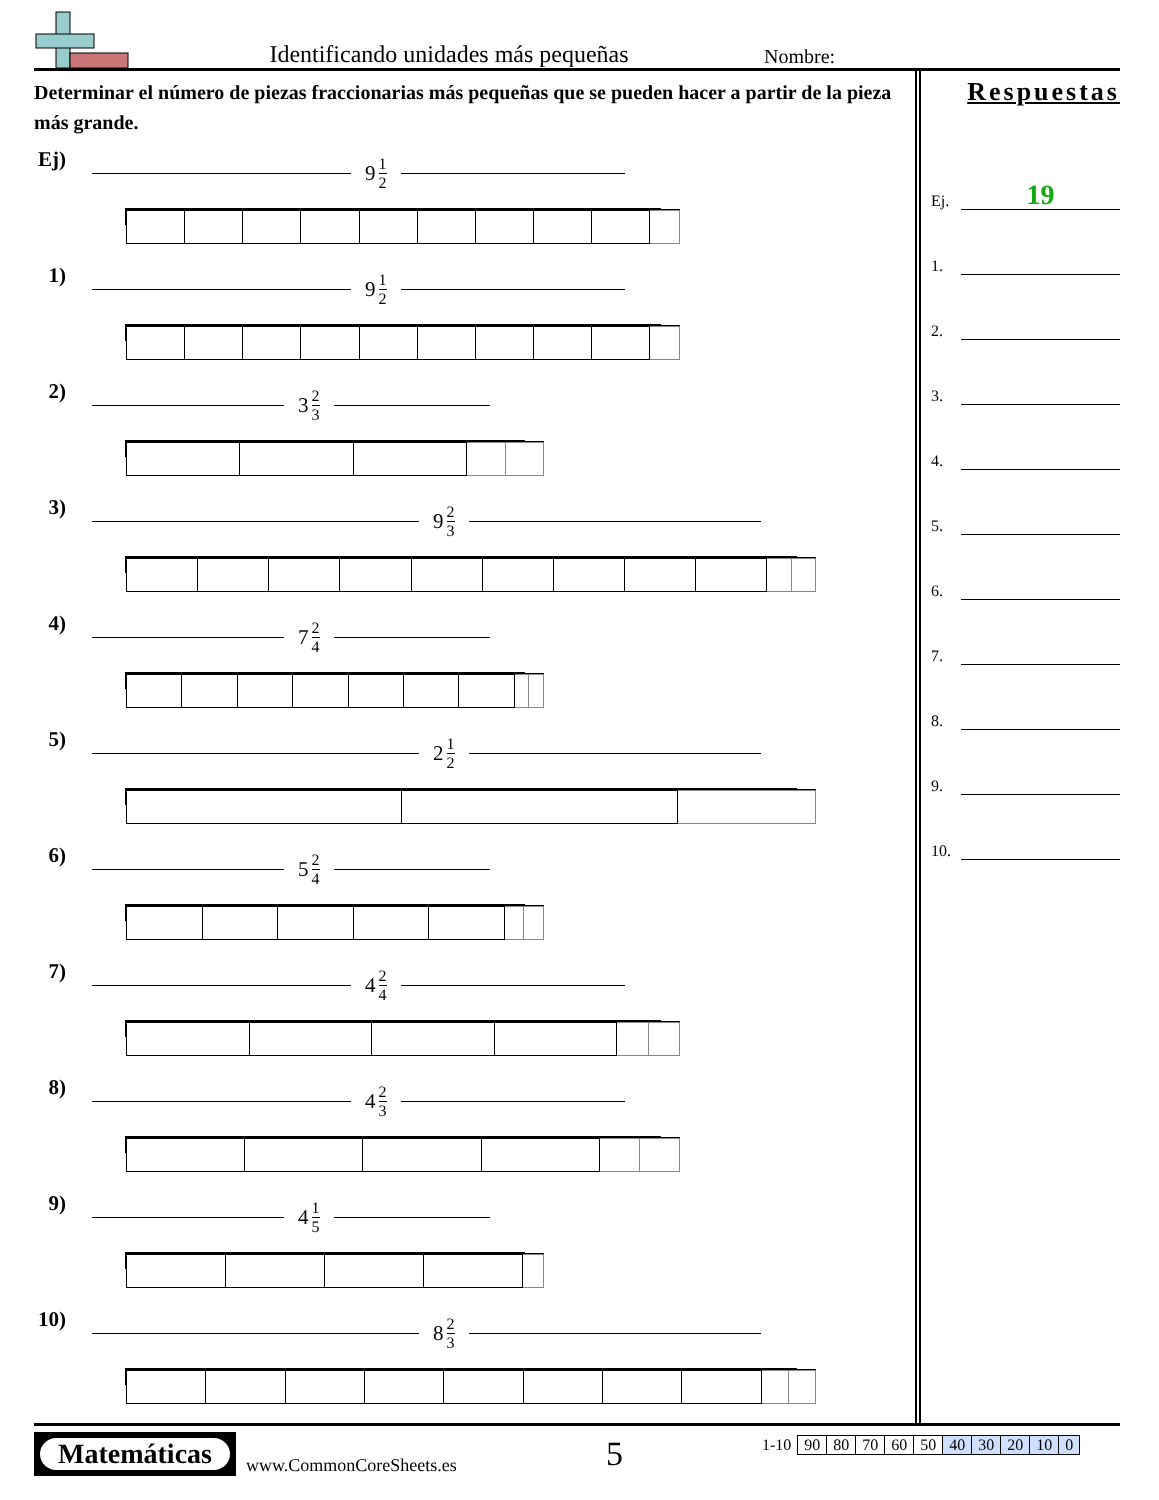Identificando unidades más pequeñas
Nombre:
Determinar el número de piezas fraccionarias más pequeñas que se pueden hacer a partir de la pieza más grande.
Ej)
9 1 2
1) 9 1 2
2) 3 2 3
3) 9 2 3
4) 7 2 4
5) 2 1 2
6) 5 2 4
7) 4 2 4
8) 4 2 3
9) 4 1 5
10)
8 2 3
Respuestas
Ej.
19
1.
2.
3.
4.
5.
6.
7.
8.
9.
10.
Matemáticas
www.CommonCoreSheets.es
5
| 1-10 | 90 | 80 | 70 | 60 | 50 | 40 | 30 | 20 | 10 | 0 |